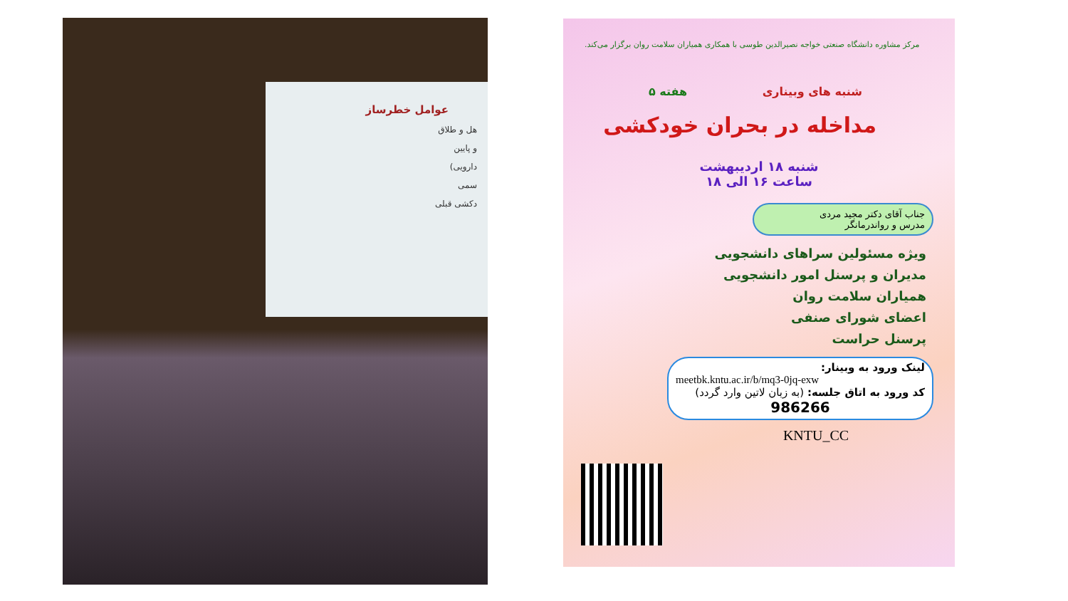عوامل خطرساز
هل و طلاق
و پایین
دارویی)
سمی
دکشی قبلی
مرکز مشاوره دانشگاه صنعتی خواجه نصیرالدین طوسی با همکاری همیاران سلامت روان برگزار می‌کند.
شنبه های وبیناری هفته ۵
مداخله در بحران خودکشی
شنبه ۱۸ اردیبهشت
ساعت ۱۶ الی ۱۸
جناب آقای دکتر مجید مردی
مدرس و رواندرمانگر
ویژه مسئولین سراهای دانشجویی
مدیران و پرسنل امور دانشجویی
همیاران سلامت روان
اعضای شورای صنفی
پرسنل حراست
لینک ورود به وبینار:
meetbk.kntu.ac.ir/b/mq3-0jq-exw
کد ورود به اتاق جلسه: (به زبان لاتین وارد گردد)
986266
KNTU_CC